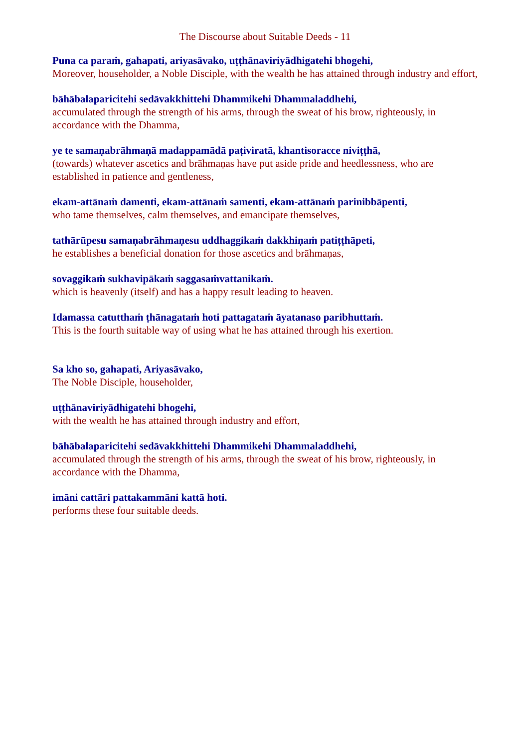The Discourse about Suitable Deeds - 11
Puna ca paraṁ, gahapati, ariyasāvako, uṭṭhānaviriyādhigatehi bhogehi,
Moreover, householder, a Noble Disciple, with the wealth he has attained through industry and effort,
bāhābalaparicitehi sedāvakkhittehi Dhammikehi Dhammaladdhehi,
accumulated through the strength of his arms, through the sweat of his brow, righteously, in accordance with the Dhamma,
ye te samaṇabrāhmaṇā madappamādā paṭiviratā, khantisoracce niviṭṭhā,
(towards) whatever ascetics and brāhmaṇas have put aside pride and heedlessness, who are established in patience and gentleness,
ekam-attānaṁ damenti, ekam-attānaṁ samenti, ekam-attānaṁ parinibbāpenti,
who tame themselves, calm themselves, and emancipate themselves,
tathārūpesu samaṇabrāhmaṇesu uddhaggikaṁ dakkhiṇaṁ patiṭṭhāpeti,
he establishes a beneficial donation for those ascetics and brāhmaṇas,
sovaggikaṁ sukhavipākaṁ saggasaṁvattanikaṁ.
which is heavenly (itself) and has a happy result leading to heaven.
Idamassa catutthaṁ ṭhānagataṁ hoti pattagataṁ āyatanaso paribhuttaṁ.
This is the fourth suitable way of using what he has attained through his exertion.
Sa kho so, gahapati, Ariyasāvako,
The Noble Disciple, householder,
uṭṭhānaviriyādhigatehi bhogehi,
with the wealth he has attained through industry and effort,
bāhābalaparicitehi sedāvakkhittehi Dhammikehi Dhammaladdhehi,
accumulated through the strength of his arms, through the sweat of his brow, righteously, in accordance with the Dhamma,
imāni cattāri pattakammāni kattā hoti.
performs these four suitable deeds.